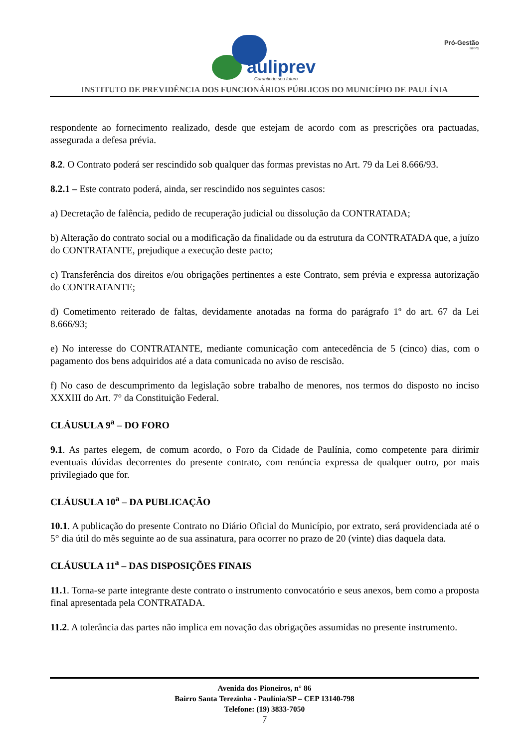auliprev
Garantindo seu futuro
Pró-Gestão
RPPS
INSTITUTO DE PREVIDÊNCIA DOS FUNCIONÁRIOS PÚBLICOS DO MUNICÍPIO DE PAULÍNIA
respondente ao fornecimento realizado, desde que estejam de acordo com as prescrições ora pactuadas, assegurada a defesa prévia.
8.2. O Contrato poderá ser rescindido sob qualquer das formas previstas no Art. 79 da Lei 8.666/93.
8.2.1 – Este contrato poderá, ainda, ser rescindido nos seguintes casos:
a) Decretação de falência, pedido de recuperação judicial ou dissolução da CONTRATADA;
b) Alteração do contrato social ou a modificação da finalidade ou da estrutura da CONTRATADA que, a juízo do CONTRATANTE, prejudique a execução deste pacto;
c) Transferência dos direitos e/ou obrigações pertinentes a este Contrato, sem prévia e expressa autorização do CONTRATANTE;
d) Cometimento reiterado de faltas, devidamente anotadas na forma do parágrafo 1º do art. 67 da Lei 8.666/93;
e) No interesse do CONTRATANTE, mediante comunicação com antecedência de 5 (cinco) dias, com o pagamento dos bens adquiridos até a data comunicada no aviso de rescisão.
f) No caso de descumprimento da legislação sobre trabalho de menores, nos termos do disposto no inciso XXXIII do Art. 7° da Constituição Federal.
CLÁUSULA 9<sup>a</sup> – DO FORO
9.1. As partes elegem, de comum acordo, o Foro da Cidade de Paulínia, como competente para dirimir eventuais dúvidas decorrentes do presente contrato, com renúncia expressa de qualquer outro, por mais privilegiado que for.
CLÁUSULA 10<sup>a</sup> – DA PUBLICAÇÃO
10.1. A publicação do presente Contrato no Diário Oficial do Município, por extrato, será providenciada até o 5° dia útil do mês seguinte ao de sua assinatura, para ocorrer no prazo de 20 (vinte) dias daquela data.
CLÁUSULA 11<sup>a</sup> – DAS DISPOSIÇÕES FINAIS
11.1. Torna-se parte integrante deste contrato o instrumento convocatório e seus anexos, bem como a proposta final apresentada pela CONTRATADA.
11.2. A tolerância das partes não implica em novação das obrigações assumidas no presente instrumento.
Avenida dos Pioneiros, n° 86
Bairro Santa Terezinha - Paulínia/SP – CEP 13140-798
Telefone: (19) 3833-7050
7